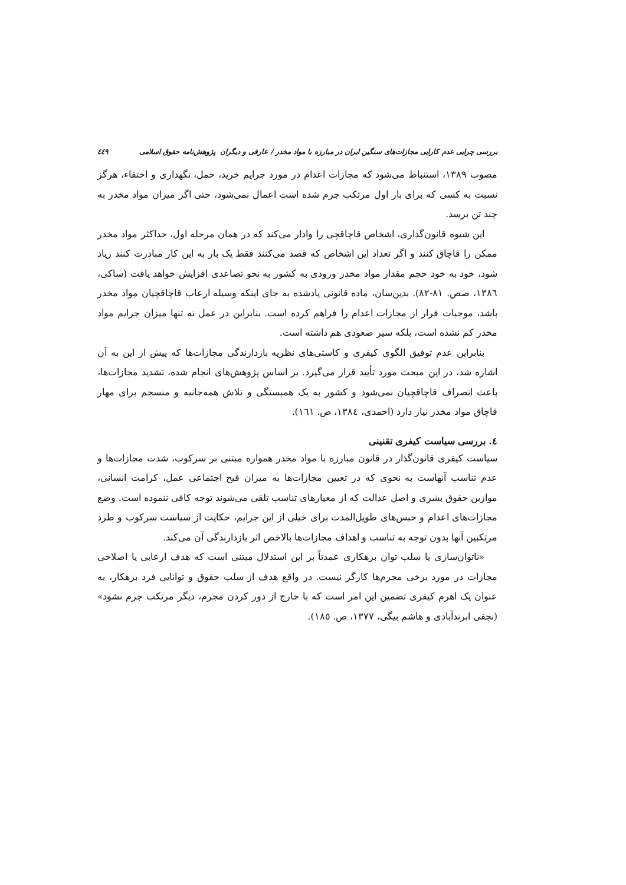بررسی چرایی عدم کارایی مجازات‌های سنگین ایران در مبارزه با مواد مخدر / عارفی و دیگران پژوهش‌نامه حقوق اسلامی ٤٤٩
مصوب ١٣٨٩، استنباط می‌شود که مجازات اعدام در مورد جرایم خرید، حمل، نگهداری و اختفاء، هرگز نسبت به کسی که برای بار اول مرتکب جرم شده است اعمال نمی‌شود، حتی اگر میزان مواد مخدر به چند تن برسد.
این شیوه قانون‌گذاری، اشخاص قاچاقچی را وادار می‌کند که در همان مرحله اول، حداکثر مواد مخدر ممکن را قاچاق کنند و اگر تعداد این اشخاص که قصد می‌کنند فقط یک بار به این کار مبادرت کنند زیاد شود، خود به خود حجم مقدار مواد مخدر ورودی به کشور به نحو تصاعدی افزایش خواهد یافت (ساکی، ١٣٨٦، صص. ٨١-٨٢). بدین‌سان، ماده قانونی یادشده به جای اینکه وسیله ارعاب قاچاقچیان مواد مخدر باشد، موجبات فرار از مجازات اعدام را فراهم کرده است. بنابراین در عمل نه تنها میزان جرایم مواد مخدر کم نشده است، بلکه سیر صعودی هم داشته است.
بنابراین عدم توفیق الگوی کیفری و کاستی‌های نظریه بازدارندگی مجازات‌ها که پیش از این به آن اشاره شد، در این مبحث مورد تأیید قرار می‌گیرد. بر اساس پژوهش‌های انجام شده، تشدید مجازات‌ها، باعث انصراف قاچاقچیان نمی‌شود و کشور به یک همبستگی و تلاش همه‌جانبه و منسجم برای مهار قاچاق مواد مخدر نیاز دارد (احمدی، ١٣٨٤، ص. ١٦١).
٤. بررسی سیاست کیفری تقنینی
سیاست کیفری قانون‌گذار در قانون مبارزه با مواد مخدر همواره مبتنی بر سرکوب، شدت مجازات‌ها و عدم تناسب آنهاست به نحوی که در تعیین مجازات‌ها به میزان قبح اجتماعی عمل، کرامت انسانی، موازین حقوق بشری و اصل عدالت که از معیارهای تناسب تلقی می‌شوند توجه کافی ننموده است. وضع مجازات‌های اعدام و حبس‌های طویل‌المدت برای خیلی از این جرایم، حکایت از سیاست سرکوب و طرد مرتکبین آنها بدون توجه به تناسب و اهداف مجازات‌ها بالاخص اثر بازدارندگی آن می‌کند.
«ناتوان‌سازی یا سلب توان بزهکاری عمدتاً بر این استدلال مبتنی است که هدف ارعابی یا اصلاحی مجازات در مورد برخی مجرم‌ها کارگر نیست. در واقع هدف از سلب حقوق و توانایی فرد بزهکار، به عنوان یک اهرم کیفری تضمین این امر است که با خارج از دور کردن مجرم، دیگر مرتکب جرم نشود» (نجفی ابرندآبادی و هاشم بیگی، ١٣٧٧، ص. ١٨٥).